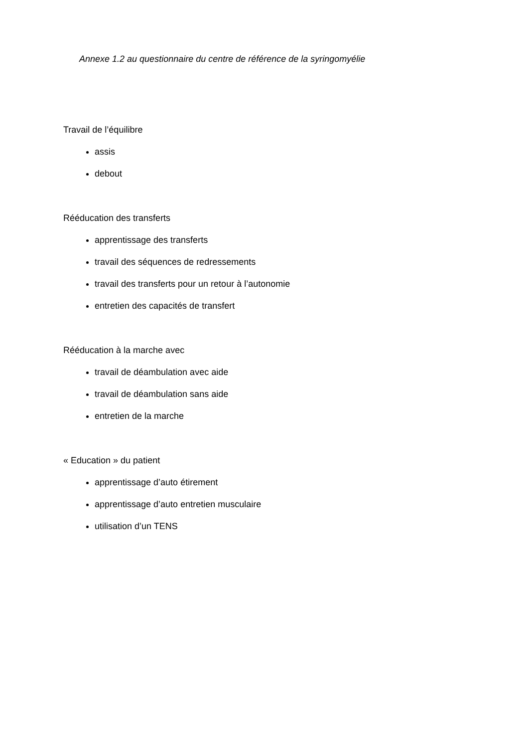Annexe 1.2 au questionnaire du centre de référence de la syringomyélie
Travail de l’équilibre
assis
debout
Rééducation des transferts
apprentissage des transferts
travail des séquences de redressements
travail des transferts pour un retour à l’autonomie
entretien des capacités de transfert
Rééducation à la marche avec
travail de déambulation avec aide
travail de déambulation sans aide
entretien de la marche
« Education » du patient
apprentissage d’auto étirement
apprentissage d’auto entretien musculaire
utilisation d’un TENS